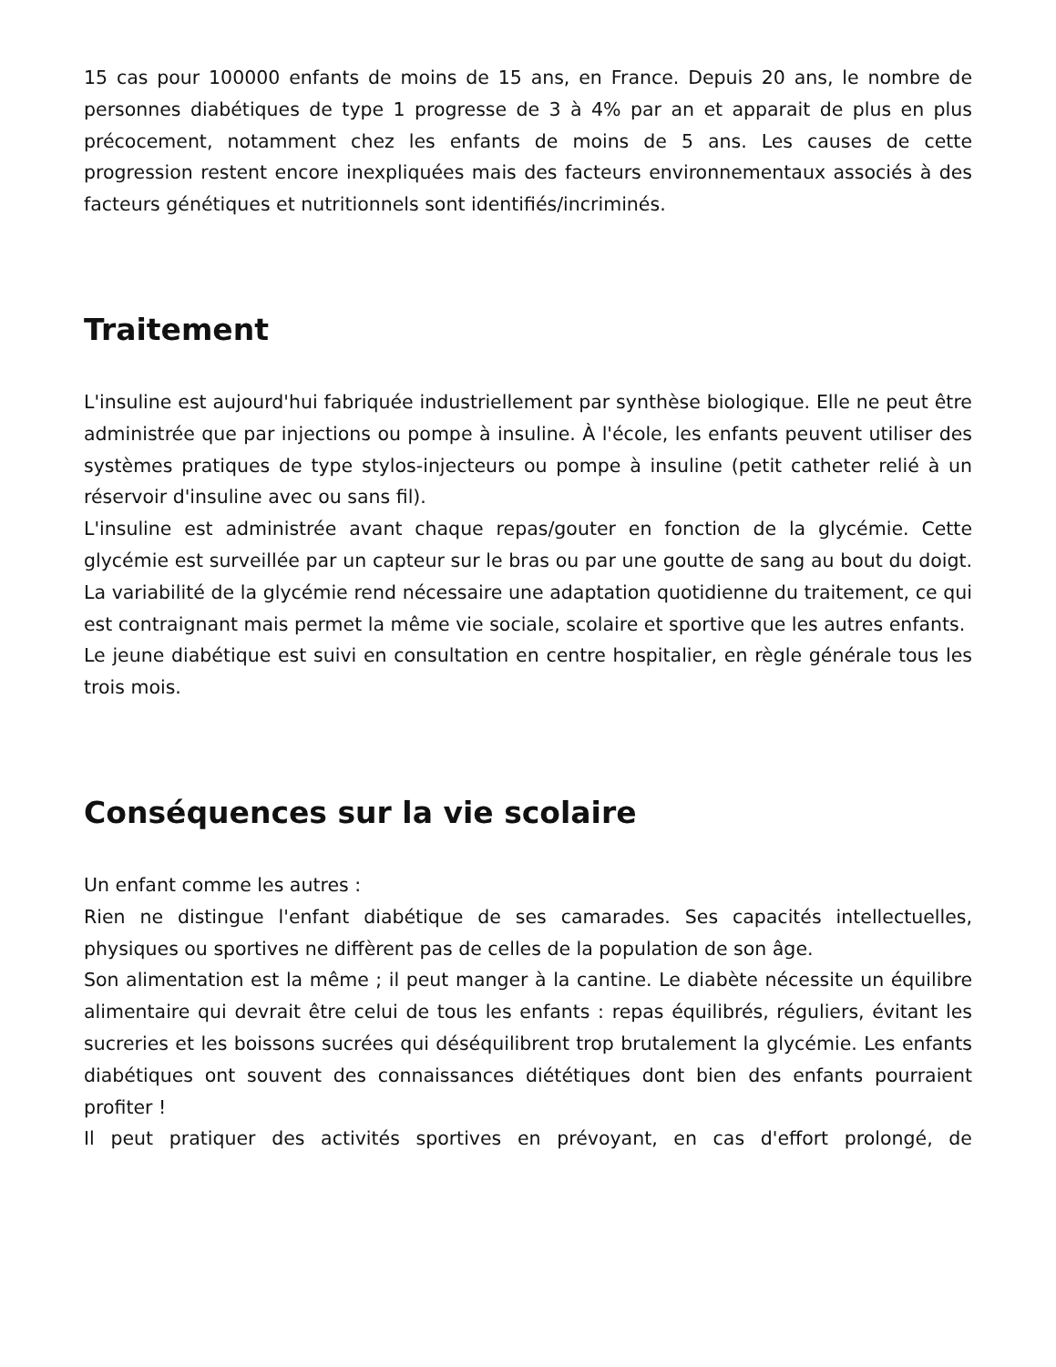15 cas pour 100000 enfants de moins de 15 ans, en France. Depuis 20 ans, le nombre de personnes diabétiques de type 1 progresse de 3 à 4% par an et apparait de plus en plus précocement, notamment chez les enfants de moins de 5 ans. Les causes de cette progression restent encore inexpliquées mais des facteurs environnementaux associés à des facteurs génétiques et nutritionnels sont identifiés/incriminés.
Traitement
L'insuline est aujourd'hui fabriquée industriellement par synthèse biologique. Elle ne peut être administrée que par injections ou pompe à insuline. À l'école, les enfants peuvent utiliser des systèmes pratiques de type stylos-injecteurs ou pompe à insuline (petit catheter relié à un réservoir d'insuline avec ou sans fil).
L'insuline est administrée avant chaque repas/gouter en fonction de la glycémie. Cette glycémie est surveillée par un capteur sur le bras ou par une goutte de sang au bout du doigt. La variabilité de la glycémie rend nécessaire une adaptation quotidienne du traitement, ce qui est contraignant mais permet la même vie sociale, scolaire et sportive que les autres enfants.
Le jeune diabétique est suivi en consultation en centre hospitalier, en règle générale tous les trois mois.
Conséquences sur la vie scolaire
Un enfant comme les autres :
Rien ne distingue l'enfant diabétique de ses camarades. Ses capacités intellectuelles, physiques ou sportives ne diffèrent pas de celles de la population de son âge.
Son alimentation est la même ; il peut manger à la cantine. Le diabète nécessite un équilibre alimentaire qui devrait être celui de tous les enfants : repas équilibrés, réguliers, évitant les sucreries et les boissons sucrées qui déséquilibrent trop brutalement la glycémie. Les enfants diabétiques ont souvent des connaissances diététiques dont bien des enfants pourraient profiter !
Il peut pratiquer des activités sportives en prévoyant, en cas d'effort prolongé, de